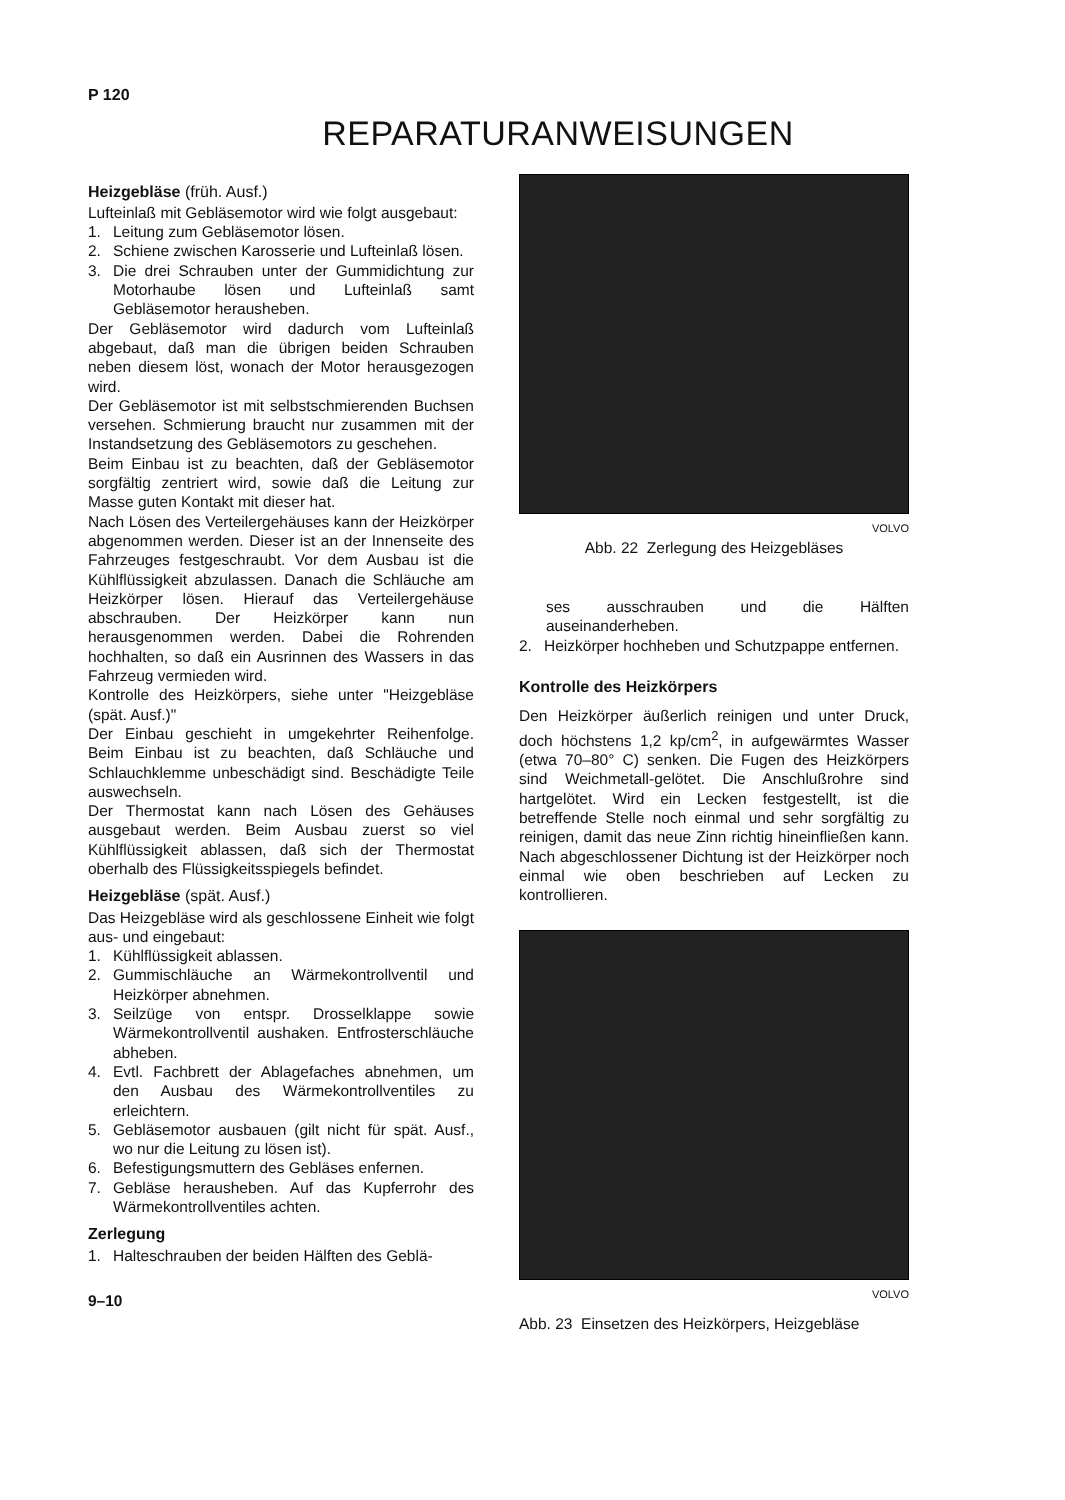P 120
REPARATURANWEISUNGEN
Heizgebläse (früh. Ausf.)
Lufteinlaß mit Gebläsemotor wird wie folgt ausgebaut:
1. Leitung zum Gebläsemotor lösen.
2. Schiene zwischen Karosserie und Lufteinlaß lösen.
3. Die drei Schrauben unter der Gummidichtung zur Motorhaube lösen und Lufteinlaß samt Gebläsemotor herausheben.
Der Gebläsemotor wird dadurch vom Lufteinlaß abgebaut, daß man die übrigen beiden Schrauben neben diesem löst, wonach der Motor herausgezogen wird.
Der Gebläsemotor ist mit selbstschmierenden Buchsen versehen. Schmierung braucht nur zusammen mit der Instandsetzung des Gebläsemotors zu geschehen.
Beim Einbau ist zu beachten, daß der Gebläsemotor sorgfältig zentriert wird, sowie daß die Leitung zur Masse guten Kontakt mit dieser hat.
Nach Lösen des Verteilergehäuses kann der Heizkörper abgenommen werden. Dieser ist an der Innenseite des Fahrzeuges festgeschraubt. Vor dem Ausbau ist die Kühlflüssigkeit abzulassen. Danach die Schläuche am Heizkörper lösen. Hierauf das Verteilergehäuse abschrauben. Der Heizkörper kann nun herausgenommen werden. Dabei die Rohrenden hochhalten, so daß ein Ausrinnen des Wassers in das Fahrzeug vermieden wird.
Kontrolle des Heizkörpers, siehe unter "Heizgebläse (spät. Ausf.)"
Der Einbau geschieht in umgekehrter Reihenfolge. Beim Einbau ist zu beachten, daß Schläuche und Schlauchklemme unbeschädigt sind. Beschädigte Teile auswechseln.
Der Thermostat kann nach Lösen des Gehäuses ausgebaut werden. Beim Ausbau zuerst so viel Kühlflüssigkeit ablassen, daß sich der Thermostat oberhalb des Flüssigkeitsspiegels befindet.
Heizgebläse (spät. Ausf.)
Das Heizgebläse wird als geschlossene Einheit wie folgt aus- und eingebaut:
1. Kühlflüssigkeit ablassen.
2. Gummischläuche an Wärmekontrollventil und Heizkörper abnehmen.
3. Seilzüge von entspr. Drosselklappe sowie Wärmekontrollventil aushaken. Entfrosterschläuche abheben.
4. Evtl. Fachbrett der Ablagefaches abnehmen, um den Ausbau des Wärmekontrollventiles zu erleichtern.
5. Gebläsemotor ausbauen (gilt nicht für spät. Ausf., wo nur die Leitung zu lösen ist).
6. Befestigungsmuttern des Gebläses enfernen.
7. Gebläse herausheben. Auf das Kupferrohr des Wärmekontrollventiles achten.
Zerlegung
1. Halteschrauben der beiden Hälften des Geblä-
9–10
VOLVO
Abb. 22 Zerlegung des Heizgebläses
ses ausschrauben und die Hälften auseinanderheben.
2. Heizkörper hochheben und Schutzpappe entfernen.
Kontrolle des Heizkörpers
Den Heizkörper äußerlich reinigen und unter Druck, doch höchstens 1,2 kp/cm<sup>2</sup>, in aufgewärmtes Wasser (etwa 70–80° C) senken. Die Fugen des Heizkörpers sind Weichmetall-gelötet. Die Anschlußrohre sind hartgelötet. Wird ein Lecken festgestellt, ist die betreffende Stelle noch einmal und sehr sorgfältig zu reinigen, damit das neue Zinn richtig hineinfließen kann. Nach abgeschlossener Dichtung ist der Heizkörper noch einmal wie oben beschrieben auf Lecken zu kontrollieren.
VOLVO
Abb. 23 Einsetzen des Heizkörpers, Heizgebläse